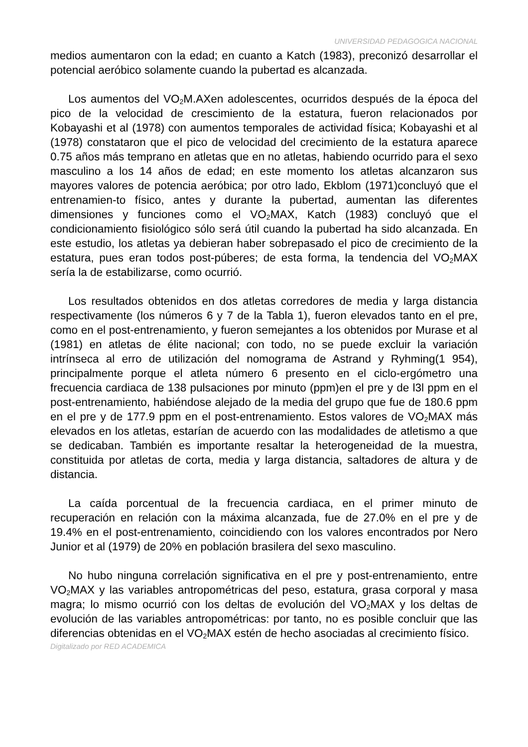UNIVERSIDAD PEDAGOGICA NACIONAL
medios aumentaron con la edad; en cuanto a Katch (1983), preconizó desarrollar el potencial aeróbico solamente cuando la pubertad es alcanzada.
Los aumentos del VO<sub>2</sub>M.AXen adolescentes, ocurridos después de la época del pico de la velocidad de crescimiento de la estatura, fueron relacionados por Kobayashi et al (1978) con aumentos temporales de actividad física; Kobayashi et al (1978) constataron que el pico de velocidad del crecimiento de la estatura aparece 0.75 años más temprano en atletas que en no atletas, habiendo ocurrido para el sexo masculino a los 14 años de edad; en este momento los atletas alcanzaron sus mayores valores de potencia aeróbica; por otro lado, Ekblom (1971)concluyó que el entrenamien-to físico, antes y durante la pubertad, aumentan las diferentes dimensiones y funciones como el VO<sub>2</sub>MAX, Katch (1983) concluyó que el condicionamiento fisiológico sólo será útil cuando la pubertad ha sido alcanzada. En este estudio, los atletas ya debieran haber sobrepasado el pico de crecimiento de la estatura, pues eran todos post-púberes; de esta forma, la tendencia del VO<sub>2</sub>MAX sería la de estabilizarse, como ocurrió.
Los resultados obtenidos en dos atletas corredores de media y larga distancia respectivamente (los números 6 y 7 de la Tabla 1), fueron elevados tanto en el pre, como en el post-entrenamiento, y fueron semejantes a los obtenidos por Murase et al (1981) en atletas de élite nacional; con todo, no se puede excluir la variación intrínseca al erro de utilización del nomograma de Astrand y Ryhming(1 954), principalmente porque el atleta número 6 presento en el ciclo-ergómetro una frecuencia cardiaca de 138 pulsaciones por minuto (ppm)en el pre y de l3l ppm en el post-entrenamiento, habiéndose alejado de la media del grupo que fue de 180.6 ppm en el pre y de 177.9 ppm en el post-entrenamiento. Estos valores de VO<sub>2</sub>MAX más elevados en los atletas, estarían de acuerdo con las modalidades de atletismo a que se dedicaban. También es importante resaltar la heterogeneidad de la muestra, constituida por atletas de corta, media y larga distancia, saltadores de altura y de distancia.
La caída porcentual de la frecuencia cardiaca, en el primer minuto de recuperación en relación con la máxima alcanzada, fue de 27.0% en el pre y de 19.4% en el post-entrenamiento, coincidiendo con los valores encontrados por Nero Junior et al (1979) de 20% en población brasilera del sexo masculino.
No hubo ninguna correlación significativa en el pre y post-entrenamiento, entre VO<sub>2</sub>MAX y las variables antropométricas del peso, estatura, grasa corporal y masa magra; lo mismo ocurrió con los deltas de evolución del VO<sub>2</sub>MAX y los deltas de evolución de las variables antropométricas: por tanto, no es posible concluir que las diferencias obtenidas en el VO<sub>2</sub>MAX estén de hecho asociadas al crecimiento físico.
Digitalizado por RED ACADEMICA